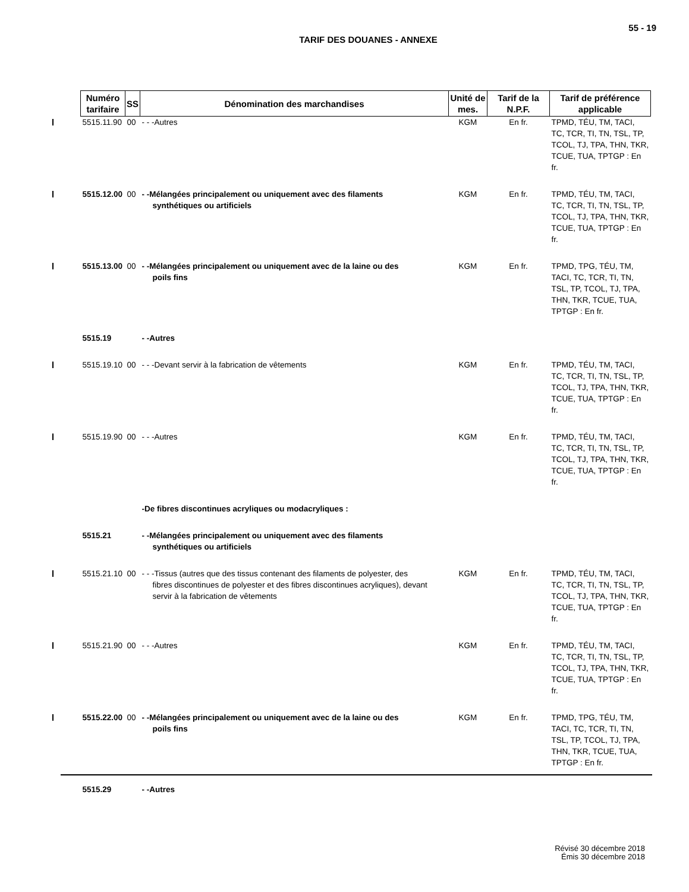55 - 19
TARIF DES DOUANES - ANNEXE
| Numéro tarifaire | SS | Dénomination des marchandises | Unité de mes. | Tarif de la N.P.F. | Tarif de préférence applicable |
| --- | --- | --- | --- | --- | --- |
| 5515.11.90 | 00 | - - -Autres | KGM | En fr. | TPMD, TÉU, TM, TACI, TC, TCR, TI, TN, TSL, TP, TCOL, TJ, TPA, THN, TKR, TCUE, TUA, TPTGP : En fr. |
| 5515.12.00 | 00 | - -Mélangées principalement ou uniquement avec des filaments synthétiques ou artificiels | KGM | En fr. | TPMD, TÉU, TM, TACI, TC, TCR, TI, TN, TSL, TP, TCOL, TJ, TPA, THN, TKR, TCUE, TUA, TPTGP : En fr. |
| 5515.13.00 | 00 | - -Mélangées principalement ou uniquement avec de la laine ou des poils fins | KGM | En fr. | TPMD, TPG, TÉU, TM, TACI, TC, TCR, TI, TN, TSL, TP, TCOL, TJ, TPA, THN, TKR, TCUE, TUA, TPTGP : En fr. |
| 5515.19 | | - -Autres | | | |
| 5515.19.10 | 00 | - - -Devant servir à la fabrication de vêtements | KGM | En fr. | TPMD, TÉU, TM, TACI, TC, TCR, TI, TN, TSL, TP, TCOL, TJ, TPA, THN, TKR, TCUE, TUA, TPTGP : En fr. |
| 5515.19.90 | 00 | - - -Autres | KGM | En fr. | TPMD, TÉU, TM, TACI, TC, TCR, TI, TN, TSL, TP, TCOL, TJ, TPA, THN, TKR, TCUE, TUA, TPTGP : En fr. |
| | | -De fibres discontinues acryliques ou modacryliques : | | | |
| 5515.21 | | - -Mélangées principalement ou uniquement avec des filaments synthétiques ou artificiels | | | |
| 5515.21.10 | 00 | - - -Tissus (autres que des tissus contenant des filaments de polyester, des fibres discontinues de polyester et des fibres discontinues acryliques), devant servir à la fabrication de vêtements | KGM | En fr. | TPMD, TÉU, TM, TACI, TC, TCR, TI, TN, TSL, TP, TCOL, TJ, TPA, THN, TKR, TCUE, TUA, TPTGP : En fr. |
| 5515.21.90 | 00 | - - -Autres | KGM | En fr. | TPMD, TÉU, TM, TACI, TC, TCR, TI, TN, TSL, TP, TCOL, TJ, TPA, THN, TKR, TCUE, TUA, TPTGP : En fr. |
| 5515.22.00 | 00 | - -Mélangées principalement ou uniquement avec de la laine ou des poils fins | KGM | En fr. | TPMD, TPG, TÉU, TM, TACI, TC, TCR, TI, TN, TSL, TP, TCOL, TJ, TPA, THN, TKR, TCUE, TUA, TPTGP : En fr. |
| 5515.29 | | - -Autres | | | |
Révisé 30 décembre 2018
Émis 30 décembre 2018